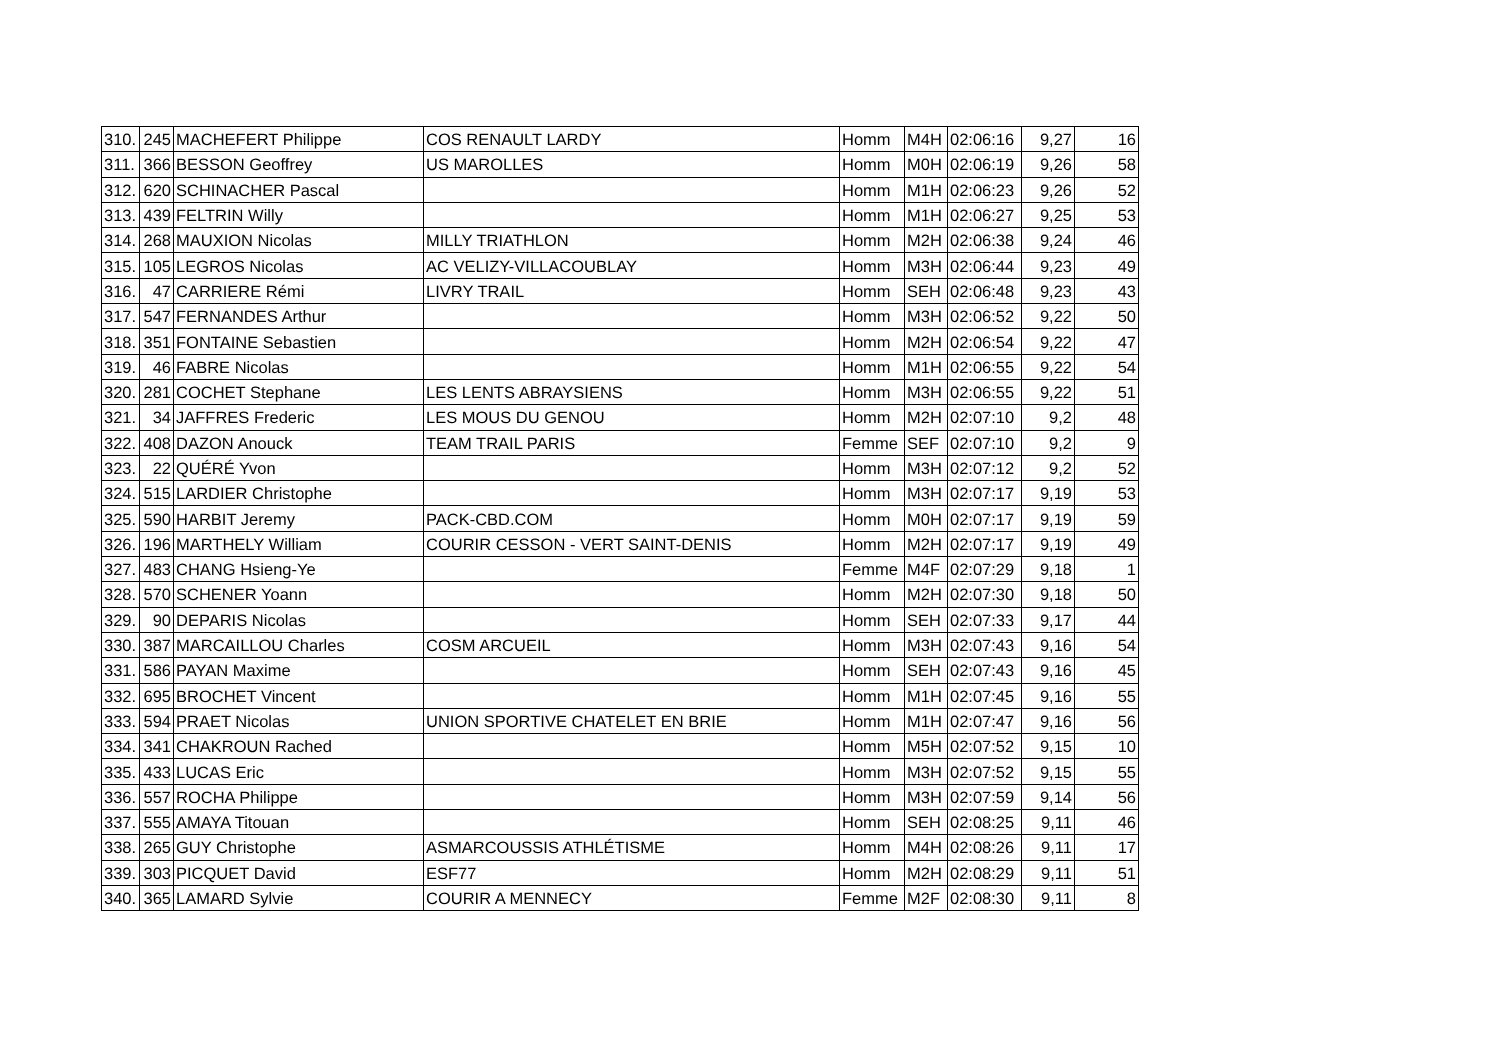| 310. | 245 | MACHEFERT Philippe | COS RENAULT LARDY | Homm | M4H | 02:06:16 | 9,27 | 16 |
| 311. | 366 | BESSON Geoffrey | US MAROLLES | Homm | M0H | 02:06:19 | 9,26 | 58 |
| 312. | 620 | SCHINACHER Pascal | | Homm | M1H | 02:06:23 | 9,26 | 52 |
| 313. | 439 | FELTRIN Willy | | Homm | M1H | 02:06:27 | 9,25 | 53 |
| 314. | 268 | MAUXION Nicolas | MILLY TRIATHLON | Homm | M2H | 02:06:38 | 9,24 | 46 |
| 315. | 105 | LEGROS Nicolas | AC VELIZY-VILLACOUBLAY | Homm | M3H | 02:06:44 | 9,23 | 49 |
| 316. | 47 | CARRIERE Rémi | LIVRY TRAIL | Homm | SEH | 02:06:48 | 9,23 | 43 |
| 317. | 547 | FERNANDES Arthur | | Homm | M3H | 02:06:52 | 9,22 | 50 |
| 318. | 351 | FONTAINE Sebastien | | Homm | M2H | 02:06:54 | 9,22 | 47 |
| 319. | 46 | FABRE Nicolas | | Homm | M1H | 02:06:55 | 9,22 | 54 |
| 320. | 281 | COCHET Stephane | LES LENTS ABRAYSIENS | Homm | M3H | 02:06:55 | 9,22 | 51 |
| 321. | 34 | JAFFRES Frederic | LES MOUS DU GENOU | Homm | M2H | 02:07:10 | 9,2 | 48 |
| 322. | 408 | DAZON Anouck | TEAM TRAIL PARIS | Femme | SEF | 02:07:10 | 9,2 | 9 |
| 323. | 22 | QUÉRÉ Yvon | | Homm | M3H | 02:07:12 | 9,2 | 52 |
| 324. | 515 | LARDIER Christophe | | Homm | M3H | 02:07:17 | 9,19 | 53 |
| 325. | 590 | HARBIT Jeremy | PACK-CBD.COM | Homm | M0H | 02:07:17 | 9,19 | 59 |
| 326. | 196 | MARTHELY William | COURIR CESSON - VERT SAINT-DENIS | Homm | M2H | 02:07:17 | 9,19 | 49 |
| 327. | 483 | CHANG Hsieng-Ye | | Femme | M4F | 02:07:29 | 9,18 | 1 |
| 328. | 570 | SCHENER Yoann | | Homm | M2H | 02:07:30 | 9,18 | 50 |
| 329. | 90 | DEPARIS Nicolas | | Homm | SEH | 02:07:33 | 9,17 | 44 |
| 330. | 387 | MARCAILLOU Charles | COSM ARCUEIL | Homm | M3H | 02:07:43 | 9,16 | 54 |
| 331. | 586 | PAYAN Maxime | | Homm | SEH | 02:07:43 | 9,16 | 45 |
| 332. | 695 | BROCHET Vincent | | Homm | M1H | 02:07:45 | 9,16 | 55 |
| 333. | 594 | PRAET Nicolas | UNION SPORTIVE CHATELET EN BRIE | Homm | M1H | 02:07:47 | 9,16 | 56 |
| 334. | 341 | CHAKROUN Rached | | Homm | M5H | 02:07:52 | 9,15 | 10 |
| 335. | 433 | LUCAS Eric | | Homm | M3H | 02:07:52 | 9,15 | 55 |
| 336. | 557 | ROCHA Philippe | | Homm | M3H | 02:07:59 | 9,14 | 56 |
| 337. | 555 | AMAYA Titouan | | Homm | SEH | 02:08:25 | 9,11 | 46 |
| 338. | 265 | GUY Christophe | ASMARCOUSSIS ATHLÉTISME | Homm | M4H | 02:08:26 | 9,11 | 17 |
| 339. | 303 | PICQUET David | ESF77 | Homm | M2H | 02:08:29 | 9,11 | 51 |
| 340. | 365 | LAMARD Sylvie | COURIR A MENNECY | Femme | M2F | 02:08:30 | 9,11 | 8 |